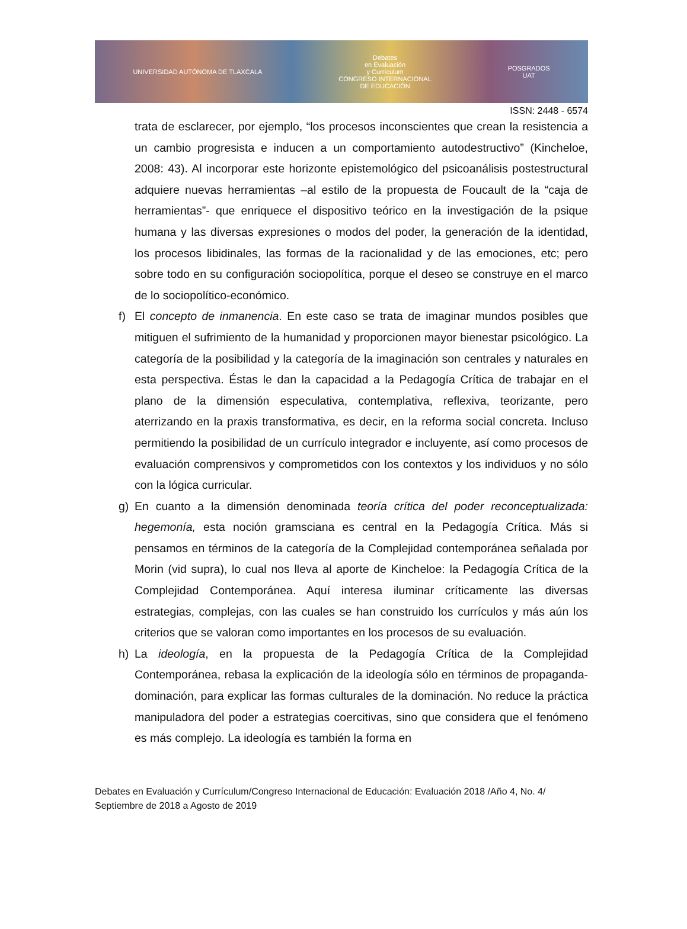UNIVERSIDAD AUTÓNOMA DE TLAXCALA
Debates
en Evaluación
y Currículum
CONGRESO INTERNACIONAL
DE EDUCACIÓN
POSGRADOS
UAT
ISSN: 2448 - 6574
trata de esclarecer, por ejemplo, “los procesos inconscientes que crean la resistencia a un cambio progresista e inducen a un comportamiento autodestructivo” (Kincheloe, 2008: 43). Al incorporar este horizonte epistemológico del psicoanálisis postestructural adquiere nuevas herramientas –al estilo de la propuesta de Foucault de la “caja de herramientas”- que enriquece el dispositivo teórico en la investigación de la psique humana y las diversas expresiones o modos del poder, la generación de la identidad, los procesos libidinales, las formas de la racionalidad y de las emociones, etc; pero sobre todo en su configuración sociopolítica, porque el deseo se construye en el marco de lo sociopolítico-económico.
f) El concepto de inmanencia. En este caso se trata de imaginar mundos posibles que mitiguen el sufrimiento de la humanidad y proporcionen mayor bienestar psicológico. La categoría de la posibilidad y la categoría de la imaginación son centrales y naturales en esta perspectiva. Éstas le dan la capacidad a la Pedagogía Crítica de trabajar en el plano de la dimensión especulativa, contemplativa, reflexiva, teorizante, pero aterrizando en la praxis transformativa, es decir, en la reforma social concreta. Incluso permitiendo la posibilidad de un currículo integrador e incluyente, así como procesos de evaluación comprensivos y comprometidos con los contextos y los individuos y no sólo con la lógica curricular.
g) En cuanto a la dimensión denominada teoría crítica del poder reconceptualizada: hegemonía, esta noción gramsciana es central en la Pedagogía Crítica. Más si pensamos en términos de la categoría de la Complejidad contemporánea señalada por Morin (vid supra), lo cual nos lleva al aporte de Kincheloe: la Pedagogía Crítica de la Complejidad Contemporánea. Aquí interesa iluminar críticamente las diversas estrategias, complejas, con las cuales se han construido los currículos y más aún los criterios que se valoran como importantes en los procesos de su evaluación.
h) La ideología, en la propuesta de la Pedagogía Crítica de la Complejidad Contemporánea, rebasa la explicación de la ideología sólo en términos de propaganda-dominación, para explicar las formas culturales de la dominación. No reduce la práctica manipuladora del poder a estrategias coercitivas, sino que considera que el fenómeno es más complejo. La ideología es también la forma en
Debates en Evaluación y Currículum/Congreso Internacional de Educación: Evaluación 2018 /Año 4, No. 4/ Septiembre de 2018 a Agosto de 2019